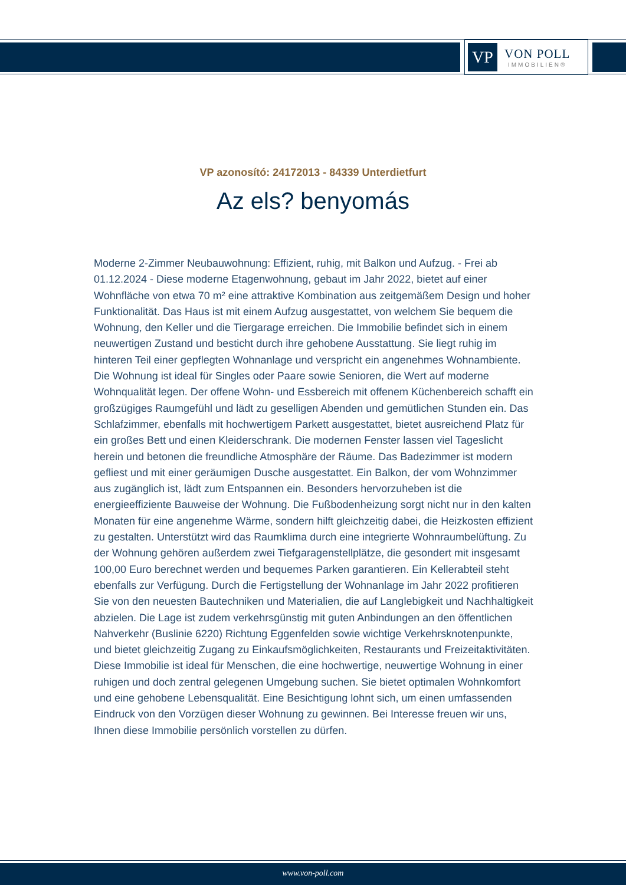VP
VON POLL
IMMOBILIEN®
VP azonosító: 24172013 - 84339 Unterdietfurt
Az els? benyomás
Moderne 2-Zimmer Neubauwohnung: Effizient, ruhig, mit Balkon und Aufzug. - Frei ab 01.12.2024 - Diese moderne Etagenwohnung, gebaut im Jahr 2022, bietet auf einer Wohnfläche von etwa 70 m² eine attraktive Kombination aus zeitgemäßem Design und hoher Funktionalität. Das Haus ist mit einem Aufzug ausgestattet, von welchem Sie bequem die Wohnung, den Keller und die Tiergarage erreichen. Die Immobilie befindet sich in einem neuwertigen Zustand und besticht durch ihre gehobene Ausstattung. Sie liegt ruhig im hinteren Teil einer gepflegten Wohnanlage und verspricht ein angenehmes Wohnambiente. Die Wohnung ist ideal für Singles oder Paare sowie Senioren, die Wert auf moderne Wohnqualität legen. Der offene Wohn- und Essbereich mit offenem Küchenbereich schafft ein großzügiges Raumgefühl und lädt zu geselligen Abenden und gemütlichen Stunden ein. Das Schlafzimmer, ebenfalls mit hochwertigem Parkett ausgestattet, bietet ausreichend Platz für ein großes Bett und einen Kleiderschrank. Die modernen Fenster lassen viel Tageslicht herein und betonen die freundliche Atmosphäre der Räume. Das Badezimmer ist modern gefliest und mit einer geräumigen Dusche ausgestattet. Ein Balkon, der vom Wohnzimmer aus zugänglich ist, lädt zum Entspannen ein. Besonders hervorzuheben ist die energieeffiziente Bauweise der Wohnung. Die Fußbodenheizung sorgt nicht nur in den kalten Monaten für eine angenehme Wärme, sondern hilft gleichzeitig dabei, die Heizkosten effizient zu gestalten. Unterstützt wird das Raumklima durch eine integrierte Wohnraumbelüftung. Zu der Wohnung gehören außerdem zwei Tiefgaragenstellplätze, die gesondert mit insgesamt 100,00 Euro berechnet werden und bequemes Parken garantieren. Ein Kellerabteil steht ebenfalls zur Verfügung. Durch die Fertigstellung der Wohnanlage im Jahr 2022 profitieren Sie von den neuesten Bautechniken und Materialien, die auf Langlebigkeit und Nachhaltigkeit abzielen. Die Lage ist zudem verkehrsgünstig mit guten Anbindungen an den öffentlichen Nahverkehr (Buslinie 6220) Richtung Eggenfelden sowie wichtige Verkehrsknotenpunkte, und bietet gleichzeitig Zugang zu Einkaufsmöglichkeiten, Restaurants und Freizeitaktivitäten. Diese Immobilie ist ideal für Menschen, die eine hochwertige, neuwertige Wohnung in einer ruhigen und doch zentral gelegenen Umgebung suchen. Sie bietet optimalen Wohnkomfort und eine gehobene Lebensqualität. Eine Besichtigung lohnt sich, um einen umfassenden Eindruck von den Vorzügen dieser Wohnung zu gewinnen. Bei Interesse freuen wir uns, Ihnen diese Immobilie persönlich vorstellen zu dürfen.
www.von-poll.com